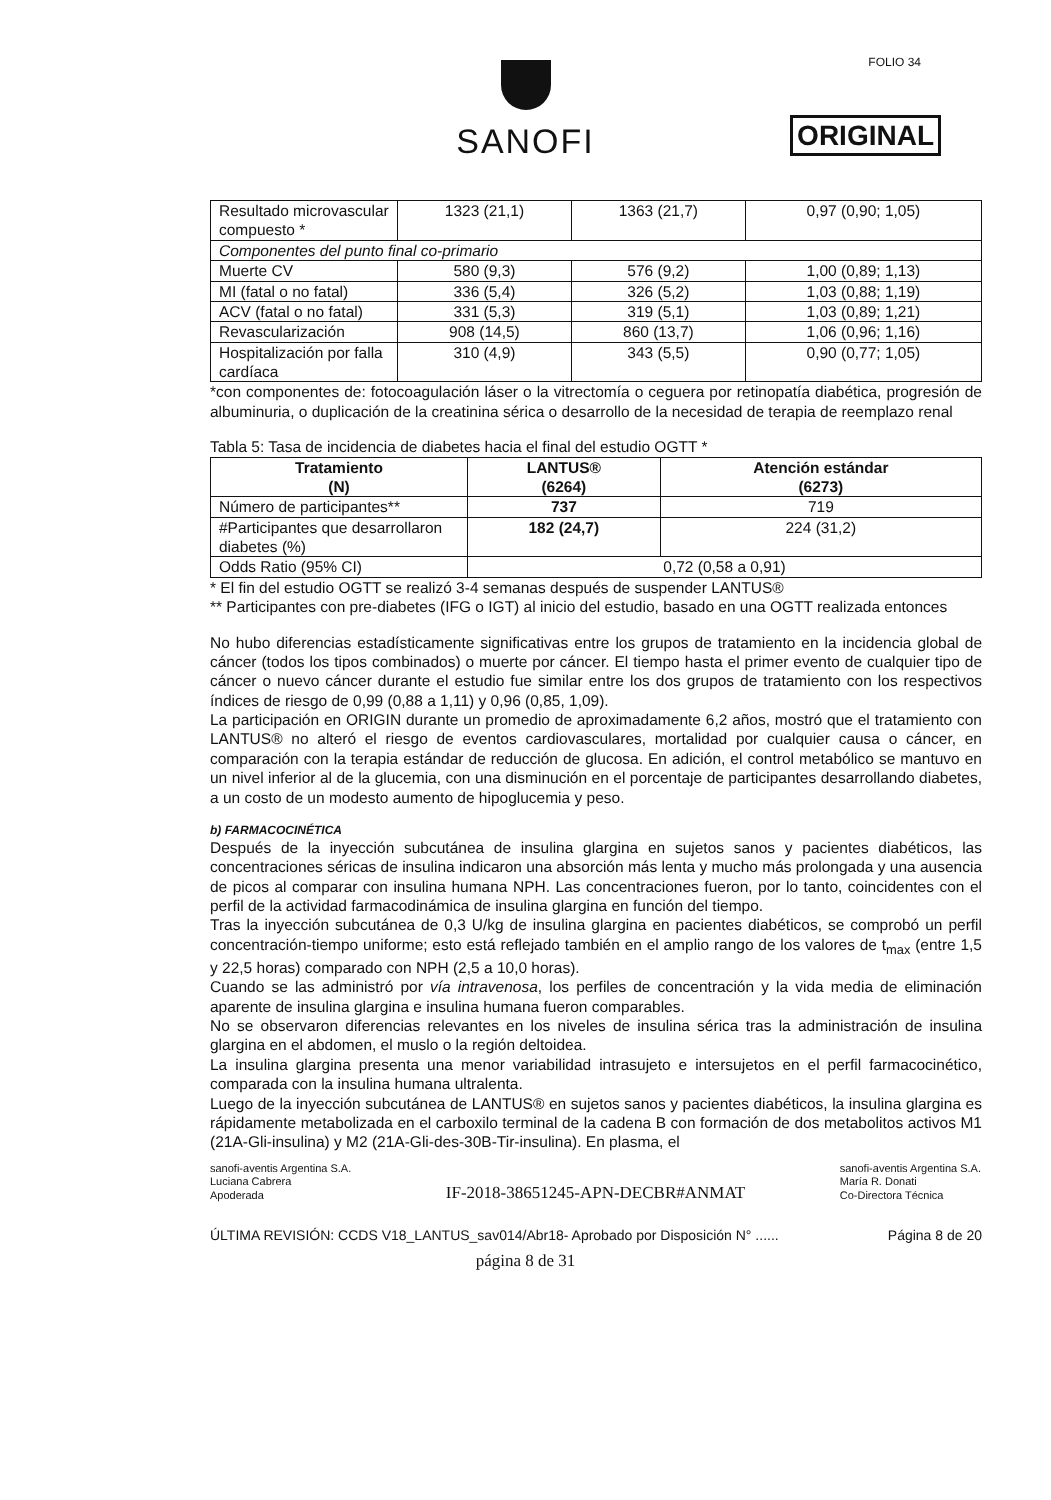SANOFI
ORIGINAL
FOLIO 34
| Resultado microvascular compuesto * | 1323 (21,1) | 1363 (21,7) | 0,97 (0,90; 1,05) |
| Componentes del punto final co-primario | | | |
| Muerte CV | 580 (9,3) | 576 (9,2) | 1,00 (0,89; 1,13) |
| MI (fatal o no fatal) | 336 (5,4) | 326 (5,2) | 1,03 (0,88; 1,19) |
| ACV (fatal o no fatal) | 331 (5,3) | 319 (5,1) | 1,03 (0,89; 1,21) |
| Revascularización | 908 (14,5) | 860 (13,7) | 1,06 (0,96; 1,16) |
| Hospitalización por falla cardíaca | 310 (4,9) | 343 (5,5) | 0,90 (0,77; 1,05) |
*con componentes de: fotocoagulación láser o la vitrectomía o ceguera por retinopatía diabética, progresión de albuminuria, o duplicación de la creatinina sérica o desarrollo de la necesidad de terapia de reemplazo renal
Tabla 5: Tasa de incidencia de diabetes hacia el final del estudio OGTT *
| Tratamiento (N) | LANTUS® (6264) | Atención estándar (6273) |
| --- | --- | --- |
| Número de participantes** | 737 | 719 |
| #Participantes que desarrollaron diabetes (%) | 182 (24,7) | 224 (31,2) |
| Odds Ratio (95% CI) | 0,72 (0,58 a 0,91) | |
* El fin del estudio OGTT se realizó 3-4 semanas después de suspender LANTUS®
** Participantes con pre-diabetes (IFG o IGT) al inicio del estudio, basado en una OGTT realizada entonces
No hubo diferencias estadísticamente significativas entre los grupos de tratamiento en la incidencia global de cáncer (todos los tipos combinados) o muerte por cáncer. El tiempo hasta el primer evento de cualquier tipo de cáncer o nuevo cáncer durante el estudio fue similar entre los dos grupos de tratamiento con los respectivos índices de riesgo de 0,99 (0,88 a 1,11) y 0,96 (0,85, 1,09).
La participación en ORIGIN durante un promedio de aproximadamente 6,2 años, mostró que el tratamiento con LANTUS® no alteró el riesgo de eventos cardiovasculares, mortalidad por cualquier causa o cáncer, en comparación con la terapia estándar de reducción de glucosa. En adición, el control metabólico se mantuvo en un nivel inferior al de la glucemia, con una disminución en el porcentaje de participantes desarrollando diabetes, a un costo de un modesto aumento de hipoglucemia y peso.
b) FARMACOCINÉTICA
Después de la inyección subcutánea de insulina glargina en sujetos sanos y pacientes diabéticos, las concentraciones séricas de insulina indicaron una absorción más lenta y mucho más prolongada y una ausencia de picos al comparar con insulina humana NPH. Las concentraciones fueron, por lo tanto, coincidentes con el perfil de la actividad farmacodinámica de insulina glargina en función del tiempo.
Tras la inyección subcutánea de 0,3 U/kg de insulina glargina en pacientes diabéticos, se comprobó un perfil concentración-tiempo uniforme; esto está reflejado también en el amplio rango de los valores de t<sub>max</sub> (entre 1,5 y 22,5 horas) comparado con NPH (2,5 a 10,0 horas).
Cuando se las administró por vía intravenosa, los perfiles de concentración y la vida media de eliminación aparente de insulina glargina e insulina humana fueron comparables.
No se observaron diferencias relevantes en los niveles de insulina sérica tras la administración de insulina glargina en el abdomen, el muslo o la región deltoidea.
La insulina glargina presenta una menor variabilidad intrasujeto e intersujetos en el perfil farmacocinético, comparada con la insulina humana ultralenta.
Luego de la inyección subcutánea de LANTUS® en sujetos sanos y pacientes diabéticos, la insulina glargina es rápidamente metabolizada en el carboxilo terminal de la cadena B con formación de dos metabolitos activos M1 (21A-Gli-insulina) y M2 (21A-Gli-des-30B-Tir-insulina). En plasma, el
sanofi-aventis Argentina S.A.
Luciana Cabrera
Apoderada
IF-2018-38651245-APN-DECBR#ANMAT
sanofi-aventis Argentina S.A.
María R. Donati
Co-Directora Técnica
ÚLTIMA REVISIÓN: CCDS V18_LANTUS_sav014/Abr18- Aprobado por Disposición N° ...... Página 8 de 20
página 8 de 31